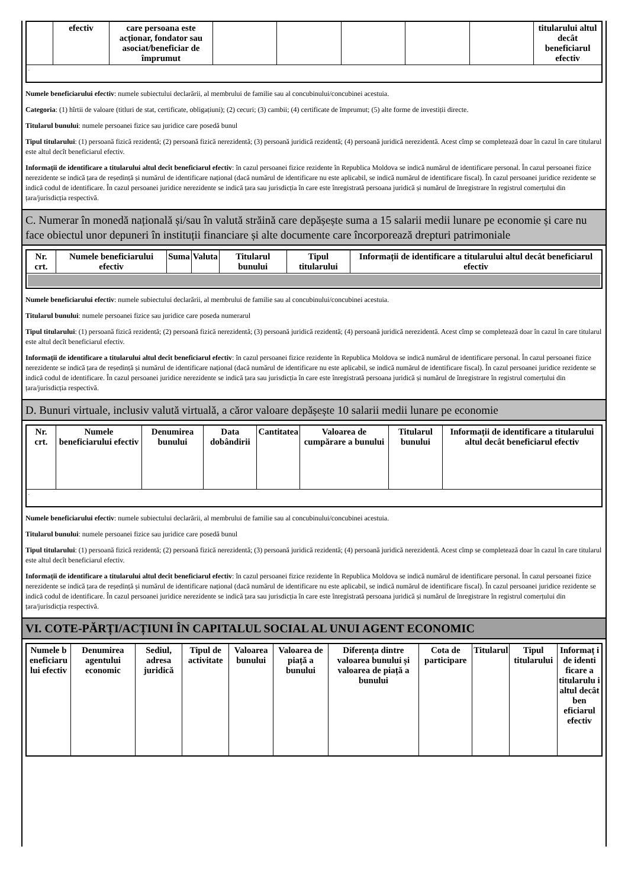| | efectiv | care persoana este acționar, fondator sau asociat/beneficiar de împrumut | | | | | | titularului altul decât beneficiarul efectiv |
| --- | --- | --- | --- | --- | --- | --- | --- | --- |
| - | | | | | | | | |
Numele beneficiarului efectiv: numele subiectului declarării, al membrului de familie sau al concubinului/concubinei acestuia.
Categoria: (1) hîrtii de valoare (titluri de stat, certificate, obligațiuni); (2) cecuri; (3) cambii; (4) certificate de împrumut; (5) alte forme de investiții directe.
Titularul bunului: numele persoanei fizice sau juridice care posedă bunul
Tipul titularului: (1) persoană fizică rezidentă; (2) persoană fizică nerezidentă; (3) persoană juridică rezidentă; (4) persoană juridică nerezidentă. Acest cîmp se completează doar în cazul în care titularul este altul decît beneficiarul efectiv.
Informații de identificare a titularului altul decît beneficiarul efectiv: în cazul persoanei fizice rezidente în Republica Moldova se indică numărul de identificare personal. În cazul persoanei fizice nerezidente se indică țara de reședință și numărul de identificare național (dacă numărul de identificare nu este aplicabil, se indică numărul de identificare fiscal). În cazul persoanei juridice rezidente se indică codul de identificare. În cazul persoanei juridice nerezidente se indică țara sau jurisdicția în care este înregistrată persoana juridică și numărul de înregistrare în registrul comerțului din țara/jurisdicția respectivă.
C. Numerar în monedă națională și/sau în valută străină care depășește suma a 15 salarii medii lunare pe economie și care nu face obiectul unor depuneri în instituții financiare și alte documente care încorporează drepturi patrimoniale
| Nr. crt. | Numele beneficiarului efectiv | Suma | Valuta | Titularul bunului | Tipul titularului | Informații de identificare a titularului altul decât beneficiarul efectiv |
| --- | --- | --- | --- | --- | --- | --- |
Numele beneficiarului efectiv: numele subiectului declarării, al membrului de familie sau al concubinului/concubinei acestuia.
Titularul bunului: numele persoanei fizice sau juridice care poseda numerarul
Tipul titularului: (1) persoană fizică rezidentă; (2) persoană fizică nerezidentă; (3) persoană juridică rezidentă; (4) persoană juridică nerezidentă. Acest cîmp se completează doar în cazul în care titularul este altul decît beneficiarul efectiv.
Informații de identificare a titularului altul decît beneficiarul efectiv: în cazul persoanei fizice rezidente în Republica Moldova se indică numărul de identificare personal. În cazul persoanei fizice nerezidente se indică țara de reședință și numărul de identificare național (dacă numărul de identificare nu este aplicabil, se indică numărul de identificare fiscal). În cazul persoanei juridice rezidente se indică codul de identificare. În cazul persoanei juridice nerezidente se indică țara sau jurisdicția în care este înregistrată persoana juridică și numărul de înregistrare în registrul comerțului din țara/jurisdicția respectivă.
D. Bunuri virtuale, inclusiv valută virtuală, a căror valoare depășește 10 salarii medii lunare pe economie
| Nr. crt. | Numele beneficiarului efectiv | Denumirea bunului | Data dobândirii | Cantitatea | Valoarea de cumpărare a bunului | Titularul bunului | Informații de identificare a titularului altul decât beneficiarul efectiv |
| --- | --- | --- | --- | --- | --- | --- | --- |
| - | | | | | | | |
Numele beneficiarului efectiv: numele subiectului declarării, al membrului de familie sau al concubinului/concubinei acestuia.
Titularul bunului: numele persoanei fizice sau juridice care posedă bunul
Tipul titularului: (1) persoană fizică rezidentă; (2) persoană fizică nerezidentă; (3) persoană juridică rezidentă; (4) persoană juridică nerezidentă. Acest cîmp se completează doar în cazul în care titularul este altul decît beneficiarul efectiv.
Informații de identificare a titularului altul decît beneficiarul efectiv: în cazul persoanei fizice rezidente în Republica Moldova se indică numărul de identificare personal. În cazul persoanei fizice nerezidente se indică țara de reședință și numărul de identificare național (dacă numărul de identificare nu este aplicabil, se indică numărul de identificare fiscal). În cazul persoanei juridice rezidente se indică codul de identificare. În cazul persoanei juridice nerezidente se indică țara sau jurisdicția în care este înregistrată persoana juridică și numărul de înregistrare în registrul comerțului din țara/jurisdicția respectivă.
VI. COTE-PĂRȚI/ACȚIUNI ÎN CAPITALUL SOCIAL AL UNUI AGENT ECONOMIC
| Numele b eneficiaru lui efectiv | Denumirea agentului economic | Sediul, adresa juridică | Tipul de activitate | Valoarea bunului | Valoarea de piață a bunului | Diferența dintre valoarea bunului și valoarea de piață a bunului | Cota de participare | Titularul | Tipul titularului | Informaț i de identi ficare a titularulu i altul decât ben eficiarul efectiv |
| --- | --- | --- | --- | --- | --- | --- | --- | --- | --- | --- |